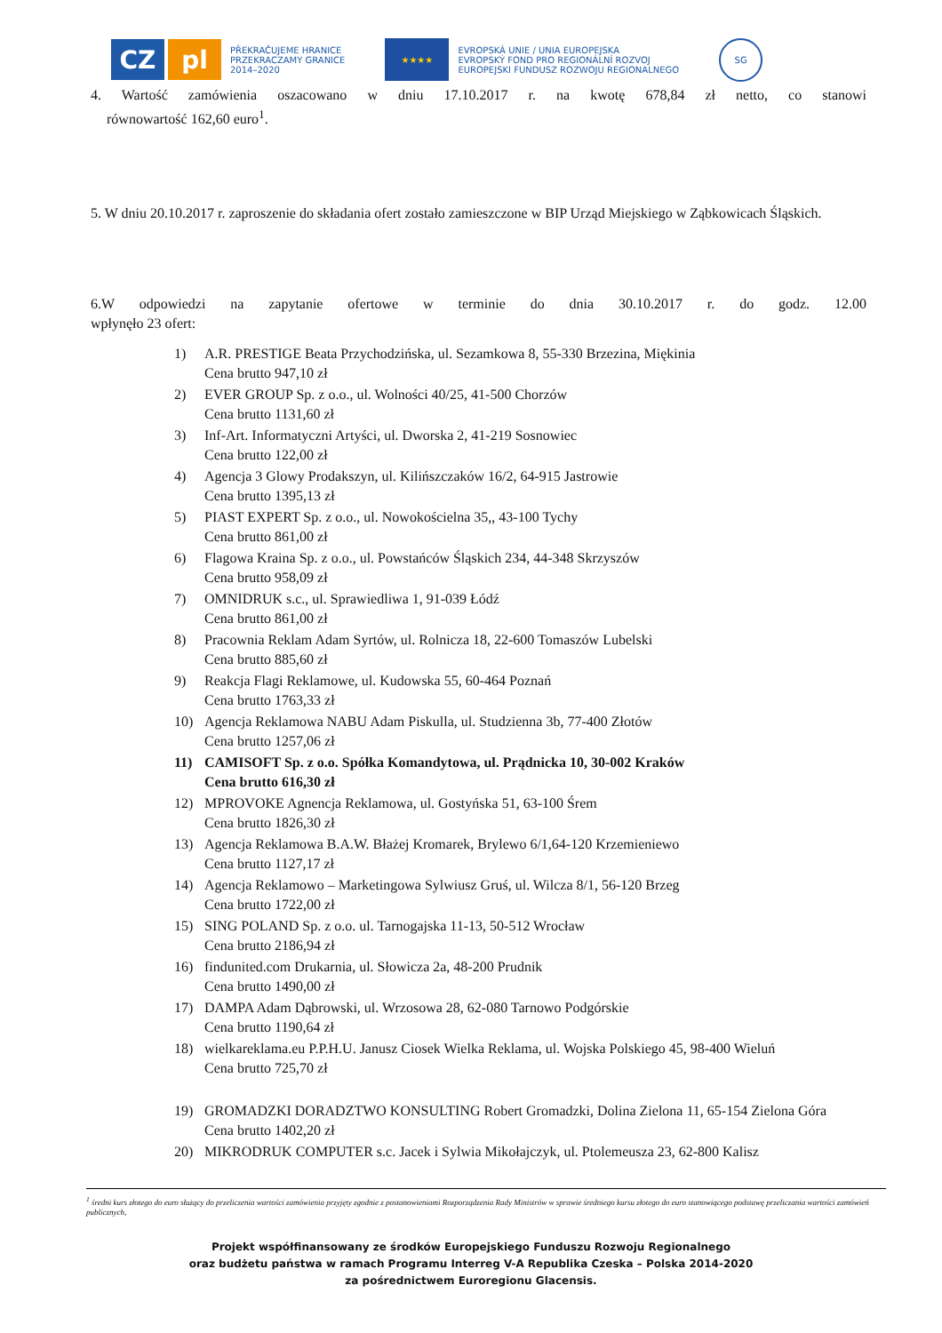CZ pl
PŘEKRAČUJEME HRANICE
PRZEKRACZAMY GRANICE
2014–2020
★★★★
EVROPSKÁ UNIE / UNIA EUROPEJSKA
EVROPSKÝ FOND PRO REGIONÁLNÍ ROZVOJ
EUROPEJSKI FUNDUSZ ROZWOJU REGIONALNEGO
SG
4. Wartość zamówienia oszacowano w dniu 17.10.2017 r. na kwotę 678,84 zł netto, co stanowi
równowartość 162,60 euro<sup>1</sup>.
5. W dniu 20.10.2017 r. zaproszenie do składania ofert zostało zamieszczone w BIP Urząd Miejskiego w Ząbkowicach Śląskich.
6.W odpowiedzi na zapytanie ofertowe w terminie do dnia 30.10.2017 r. do godz. 12.00
wpłynęło 23 ofert:
1) A.R. PRESTIGE Beata Przychodzińska, ul. Sezamkowa 8, 55-330 Brzezina, Miękinia
Cena brutto 947,10 zł
2) EVER GROUP Sp. z o.o., ul. Wolności 40/25, 41-500 Chorzów
Cena brutto 1131,60 zł
3) Inf-Art. Informatyczni Artyści, ul. Dworska 2, 41-219 Sosnowiec
Cena brutto 122,00 zł
4) Agencja 3 Glowy Prodakszyn, ul. Kilińszczaków 16/2, 64-915 Jastrowie
Cena brutto 1395,13 zł
5) PIAST EXPERT Sp. z o.o., ul. Nowokościelna 35,, 43-100 Tychy
Cena brutto 861,00 zł
6) Flagowa Kraina Sp. z o.o., ul. Powstańców Śląskich 234, 44-348 Skrzyszów
Cena brutto 958,09 zł
7) OMNIDRUK s.c., ul. Sprawiedliwa 1, 91-039 Łódź
Cena brutto 861,00 zł
8) Pracownia Reklam Adam Syrtów, ul. Rolnicza 18, 22-600 Tomaszów Lubelski
Cena brutto 885,60 zł
9) Reakcja Flagi Reklamowe, ul. Kudowska 55, 60-464 Poznań
Cena brutto 1763,33 zł
10) Agencja Reklamowa NABU Adam Piskulla, ul. Studzienna 3b, 77-400 Złotów
Cena brutto 1257,06 zł
11) CAMISOFT Sp. z o.o. Spółka Komandytowa, ul. Prądnicka 10, 30-002 Kraków
Cena brutto 616,30 zł
12) MPROVOKE Agnencja Reklamowa, ul. Gostyńska 51, 63-100 Śrem
Cena brutto 1826,30 zł
13) Agencja Reklamowa B.A.W. Błażej Kromarek, Brylewo 6/1,64-120 Krzemieniewo
Cena brutto 1127,17 zł
14) Agencja Reklamowo – Marketingowa Sylwiusz Gruś, ul. Wilcza 8/1, 56-120 Brzeg
Cena brutto 1722,00 zł
15) SING POLAND Sp. z o.o. ul. Tarnogajska 11-13, 50-512 Wrocław
Cena brutto 2186,94 zł
16) findunited.com Drukarnia, ul. Słowicza 2a, 48-200 Prudnik
Cena brutto 1490,00 zł
17) DAMPA Adam Dąbrowski, ul. Wrzosowa 28, 62-080 Tarnowo Podgórskie
Cena brutto 1190,64 zł
18) wielkareklama.eu P.P.H.U. Janusz Ciosek Wielka Reklama, ul. Wojska Polskiego 45, 98-400 Wieluń
Cena brutto 725,70 zł
19) GROMADZKI DORADZTWO KONSULTING Robert Gromadzki, Dolina Zielona 11, 65-154 Zielona Góra
Cena brutto 1402,20 zł
20) MIKRODRUK COMPUTER s.c. Jacek i Sylwia Mikołajczyk, ul. Ptolemeusza 23, 62-800 Kalisz
<sup>1</sup> średni kurs złotego do euro służący do przeliczenia wartości zamówienia przyjęty zgodnie z postanowieniami Rozporządzenia Rady Ministrów w sprawie średniego kursu złotego do euro stanowiącego podstawę przeliczania wartości zamówień publicznych,
Projekt współfinansowany ze środków Europejskiego Funduszu Rozwoju Regionalnego
oraz budżetu państwa w ramach Programu Interreg V-A Republika Czeska – Polska 2014-2020
za pośrednictwem Euroregionu Glacensis.